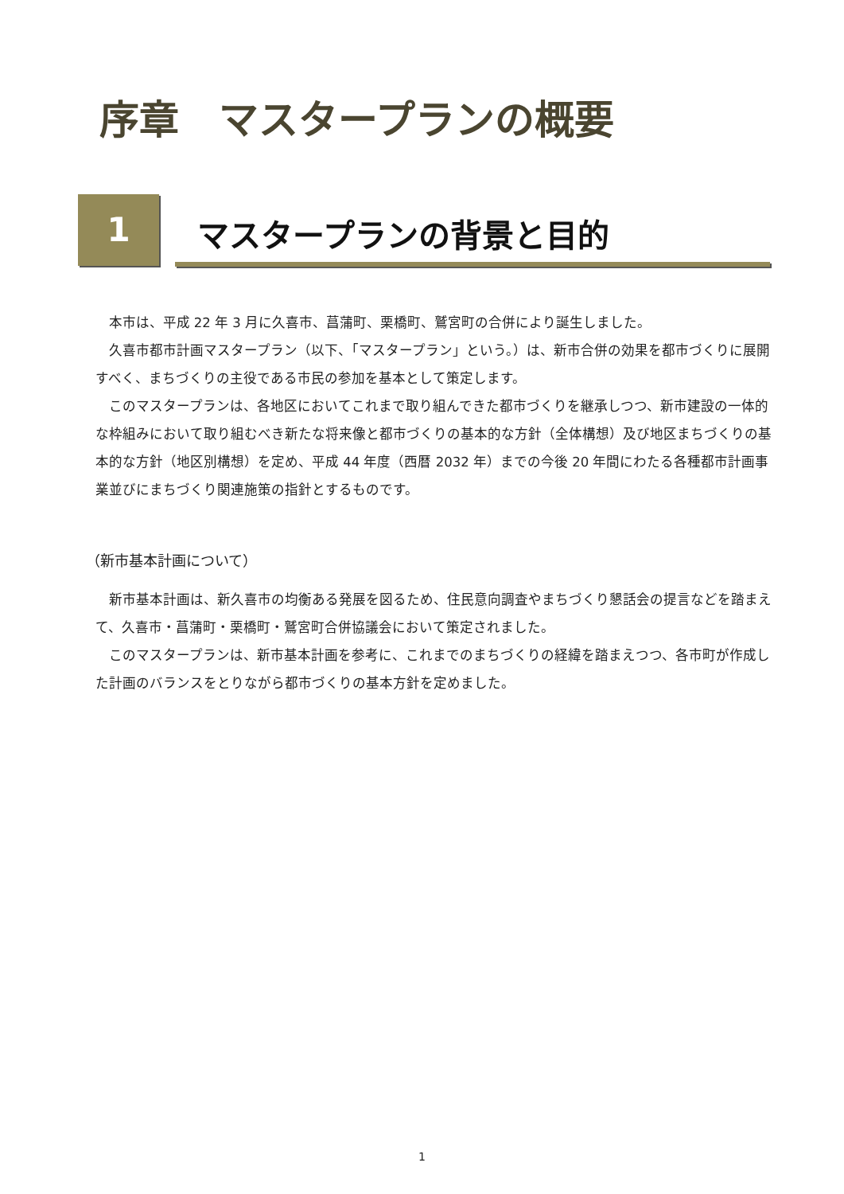序章　マスタープランの概要
1 マスタープランの背景と目的
本市は、平成 22 年 3 月に久喜市、菖蒲町、栗橋町、鷲宮町の合併により誕生しました。
久喜市都市計画マスタープラン（以下、「マスタープラン」という。）は、新市合併の効果を都市づくりに展開すべく、まちづくりの主役である市民の参加を基本として策定します。
このマスタープランは、各地区においてこれまで取り組んできた都市づくりを継承しつつ、新市建設の一体的な枠組みにおいて取り組むべき新たな将来像と都市づくりの基本的な方針（全体構想）及び地区まちづくりの基本的な方針（地区別構想）を定め、平成 44 年度（西暦 2032 年）までの今後 20 年間にわたる各種都市計画事業並びにまちづくり関連施策の指針とするものです。
（新市基本計画について）
新市基本計画は、新久喜市の均衡ある発展を図るため、住民意向調査やまちづくり懇話会の提言などを踏まえて、久喜市・菖蒲町・栗橋町・鷲宮町合併協議会において策定されました。
このマスタープランは、新市基本計画を参考に、これまでのまちづくりの経緯を踏まえつつ、各市町が作成した計画のバランスをとりながら都市づくりの基本方針を定めました。
1